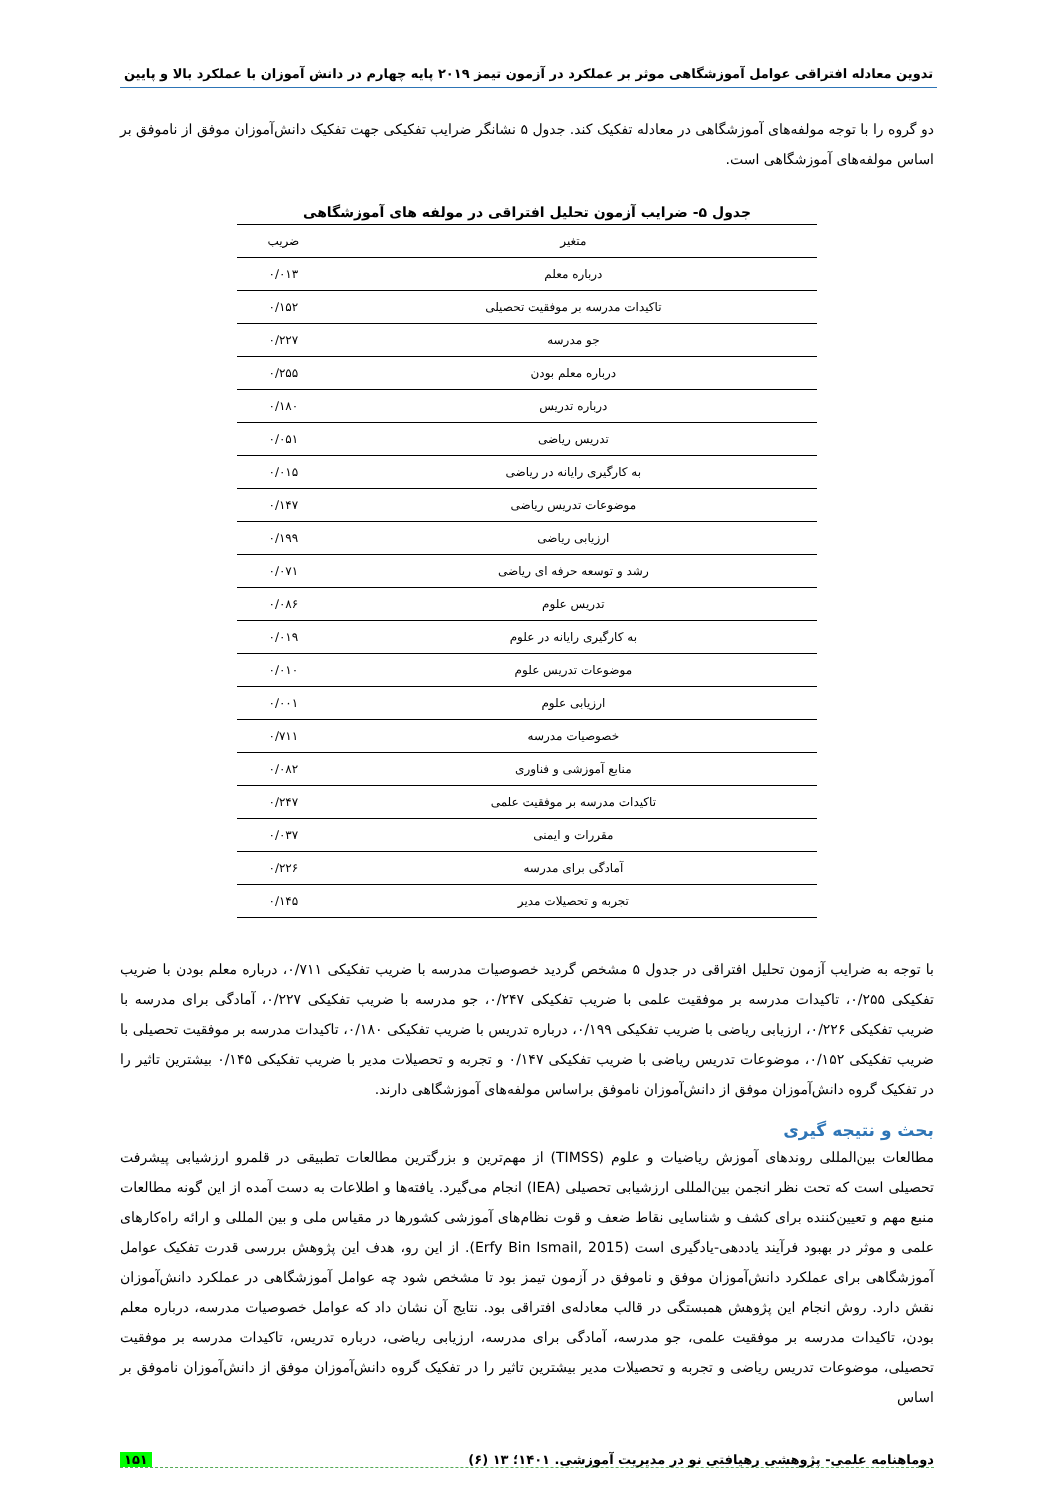تدوین معادله افتراقی عوامل آموزشگاهی موثر بر عملکرد در آزمون تیمز ۲۰۱۹ پایه چهارم در دانش آموزان با عملکرد بالا و پایین
دو گروه را با توجه مولفه‌های آموزشگاهی در معادله تفکیک کند. جدول ۵ نشانگر ضرایب تفکیکی جهت تفکیک دانش‌آموزان موفق از ناموفق بر اساس مولفه‌های آموزشگاهی است.
جدول ۵- ضرایب آزمون تحلیل افتراقی در مولفه های آموزشگاهی
| متغیر | ضریب |
| --- | --- |
| درباره معلم | ۰/۰۱۳ |
| تاکیدات مدرسه بر موفقیت تحصیلی | ۰/۱۵۲ |
| جو مدرسه | ۰/۲۲۷ |
| درباره معلم بودن | ۰/۲۵۵ |
| درباره تدریس | ۰/۱۸۰ |
| تدریس ریاضی | ۰/۰۵۱ |
| به کارگیری رایانه در ریاضی | ۰/۰۱۵ |
| موضوعات تدریس ریاضی | ۰/۱۴۷ |
| ارزیابی ریاضی | ۰/۱۹۹ |
| رشد و توسعه حرفه ای ریاضی | ۰/۰۷۱ |
| تدریس علوم | ۰/۰۸۶ |
| به کارگیری رایانه در علوم | ۰/۰۱۹ |
| موضوعات تدریس علوم | ۰/۰۱۰ |
| ارزیابی علوم | ۰/۰۰۱ |
| خصوصیات مدرسه | ۰/۷۱۱ |
| منابع آموزشی و فناوری | ۰/۰۸۲ |
| تاکیدات مدرسه بر موفقیت علمی | ۰/۲۴۷ |
| مقررات و ایمنی | ۰/۰۳۷ |
| آمادگی برای مدرسه | ۰/۲۲۶ |
| تجربه و تحصیلات مدیر | ۰/۱۴۵ |
با توجه به ضرایب آزمون تحلیل افتراقی در جدول ۵ مشخص گردید خصوصیات مدرسه با ضریب تفکیکی ۰/۷۱۱، درباره معلم بودن با ضریب تفکیکی ۰/۲۵۵، تاکیدات مدرسه بر موفقیت علمی با ضریب تفکیکی ۰/۲۴۷، جو مدرسه با ضریب تفکیکی ۰/۲۲۷، آمادگی برای مدرسه با ضریب تفکیکی ۰/۲۲۶، ارزیابی ریاضی با ضریب تفکیکی ۰/۱۹۹، درباره تدریس با ضریب تفکیکی ۰/۱۸۰، تاکیدات مدرسه بر موفقیت تحصیلی با ضریب تفکیکی ۰/۱۵۲، موضوعات تدریس ریاضی با ضریب تفکیکی ۰/۱۴۷ و تجربه و تحصیلات مدیر با ضریب تفکیکی ۰/۱۴۵ بیشترین تاثیر را در تفکیک گروه دانش‌آموزان موفق از دانش‌آموزان ناموفق براساس مولفه‌های آموزشگاهی دارند.
بحث و نتیجه گیری
مطالعات بین‌المللی روندهای آموزش ریاضیات و علوم (TIMSS) از مهم‌ترین و بزرگترین مطالعات تطبیقی در قلمرو ارزشیابی پیشرفت تحصیلی است که تحت نظر انجمن بین‌المللی ارزشیابی تحصیلی (IEA) انجام می‌گیرد. یافته‌ها و اطلاعات به دست آمده از این گونه مطالعات منبع مهم و تعیین‌کننده برای کشف و شناسایی نقاط ضعف و قوت نظام‌های آموزشی کشورها در مقیاس ملی و بین المللی و ارائه راه‌کارهای علمی و موثر در بهبود فرآیند یاددهی-یادگیری است (Erfy Bin Ismail, 2015). از این رو، هدف این پژوهش بررسی قدرت تفکیک عوامل آموزشگاهی برای عملکرد دانش‌آموزان موفق و ناموفق در آزمون تیمز بود تا مشخص شود چه عوامل آموزشگاهی در عملکرد دانش‌آموزان نقش دارد. روش انجام این پژوهش همبستگی در قالب معادله‌ی افتراقی بود. نتایج آن نشان داد که عوامل خصوصیات مدرسه، درباره معلم بودن، تاکیدات مدرسه بر موفقیت علمی، جو مدرسه، آمادگی برای مدرسه، ارزیابی ریاضی، درباره تدریس، تاکیدات مدرسه بر موفقیت تحصیلی، موضوعات تدریس ریاضی و تجربه و تحصیلات مدیر بیشترین تاثیر را در تفکیک گروه دانش‌آموزان موفق از دانش‌آموزان ناموفق بر اساس
دوماهنامه علمی- پژوهشی رهیافتی نو در مدیریت آموزشی. ۱۴۰۱؛ ۱۳ (۶) ۱۵۱